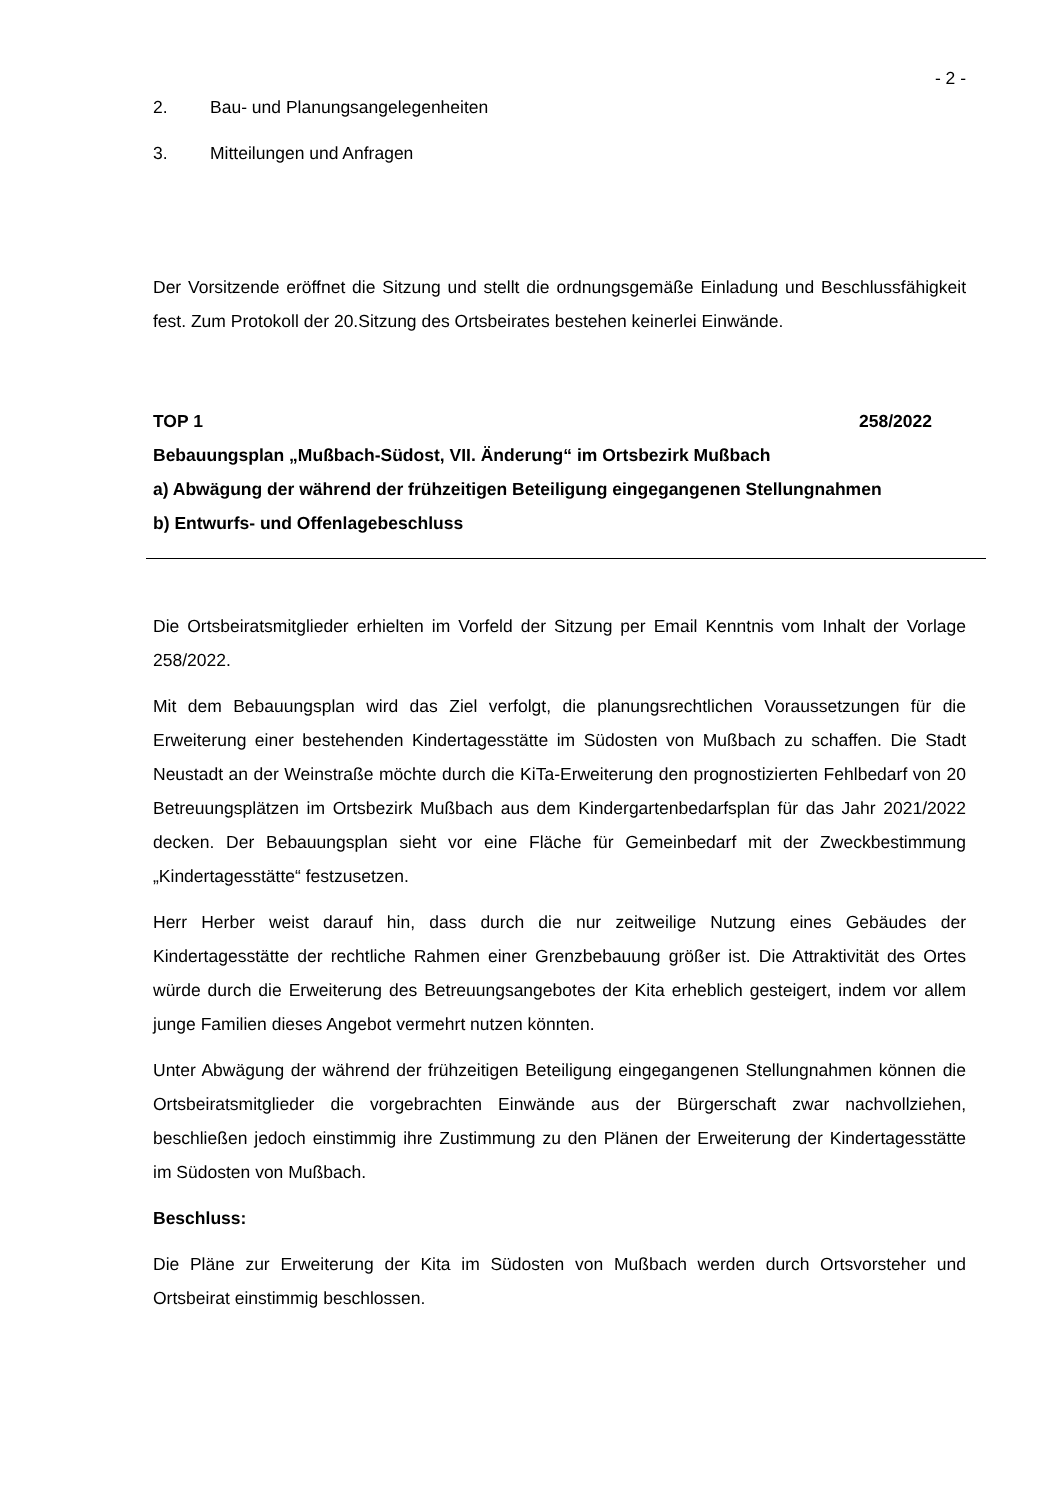- 2 -
2. Bau- und Planungsangelegenheiten
3. Mitteilungen und Anfragen
Der Vorsitzende eröffnet die Sitzung und stellt die ordnungsgemäße Einladung und Beschlussfähigkeit fest. Zum Protokoll der 20.Sitzung des Ortsbeirates bestehen keinerlei Einwände.
TOP 1 258/2022
Bebauungsplan „Mußbach-Südost, VII. Änderung“ im Ortsbezirk Mußbach
a) Abwägung der während der frühzeitigen Beteiligung eingegangenen Stellungnahmen
b) Entwurfs- und Offenlagebeschluss
Die Ortsbeiratsmitglieder erhielten im Vorfeld der Sitzung per Email Kenntnis vom Inhalt der Vorlage 258/2022.
Mit dem Bebauungsplan wird das Ziel verfolgt, die planungsrechtlichen Voraussetzungen für die Erweiterung einer bestehenden Kindertagesstätte im Südosten von Mußbach zu schaffen. Die Stadt Neustadt an der Weinstraße möchte durch die KiTa-Erweiterung den prognostizierten Fehlbedarf von 20 Betreuungsplätzen im Ortsbezirk Mußbach aus dem Kindergartenbedarfsplan für das Jahr 2021/2022 decken. Der Bebauungsplan sieht vor eine Fläche für Gemeinbedarf mit der Zweckbestimmung „Kindertagesstätte“ festzusetzen.
Herr Herber weist darauf hin, dass durch die nur zeitweilige Nutzung eines Gebäudes der Kindertagesstätte der rechtliche Rahmen einer Grenzbebauung größer ist. Die Attraktivität des Ortes würde durch die Erweiterung des Betreuungsangebotes der Kita erheblich gesteigert, indem vor allem junge Familien dieses Angebot vermehrt nutzen könnten.
Unter Abwägung der während der frühzeitigen Beteiligung eingegangenen Stellungnahmen können die Ortsbeiratsmitglieder die vorgebrachten Einwände aus der Bürgerschaft zwar nachvollziehen, beschließen jedoch einstimmig ihre Zustimmung zu den Plänen der Erweiterung der Kindertagesstätte im Südosten von Mußbach.
Beschluss:
Die Pläne zur Erweiterung der Kita im Südosten von Mußbach werden durch Ortsvorsteher und Ortsbeirat einstimmig beschlossen.